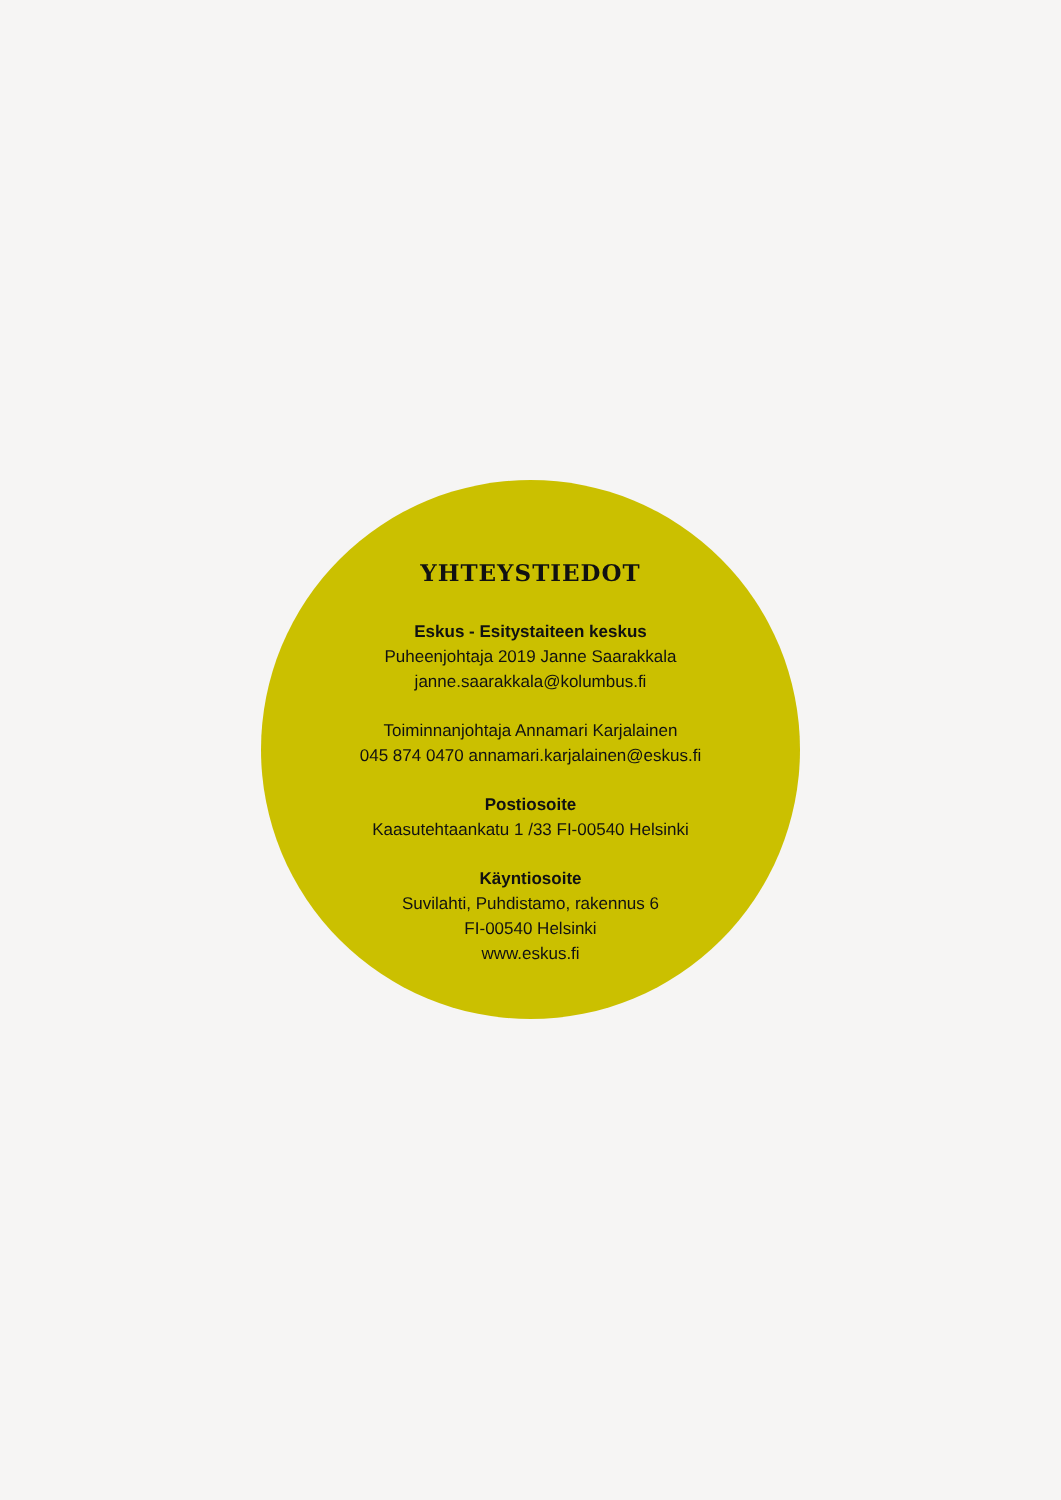YHTEYSTIEDOT
Eskus - Esitystaiteen keskus
Puheenjohtaja 2019 Janne Saarakkala
janne.saarakkala@kolumbus.fi
Toiminnanjohtaja Annamari Karjalainen
045 874 0470 annamari.karjalainen@eskus.fi
Postiosoite
Kaasutehtaankatu 1 /33 FI-00540 Helsinki
Käyntiosoite
Suvilahti, Puhdistamo, rakennus 6
FI-00540 Helsinki
www.eskus.fi